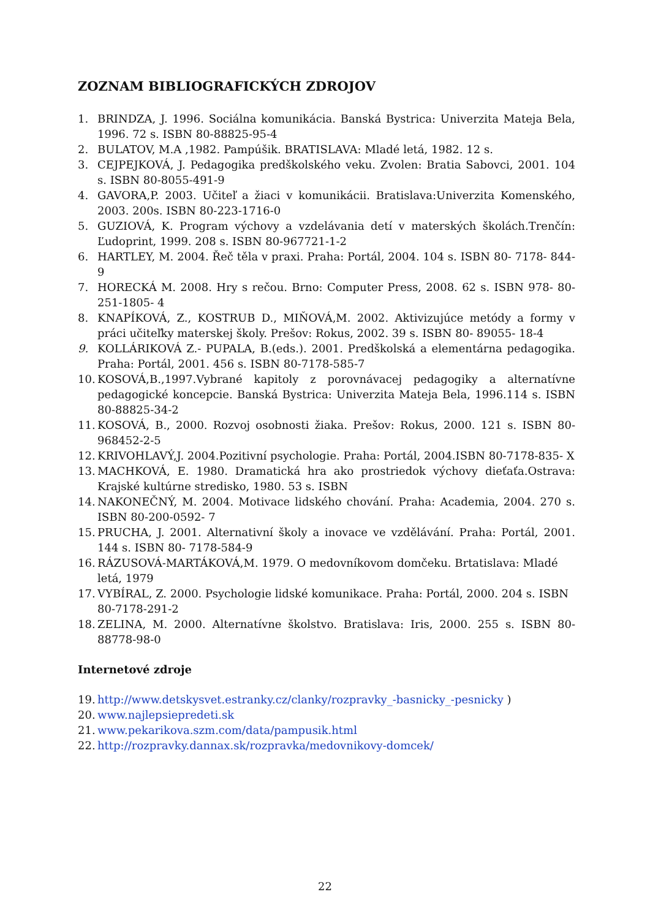ZOZNAM BIBLIOGRAFICKÝCH ZDROJOV
1. BRINDZA, J. 1996. Sociálna komunikácia. Banská Bystrica: Univerzita Mateja Bela, 1996. 72 s. ISBN 80-88825-95-4
2. BULATOV, M.A ,1982. Pampúšik. BRATISLAVA: Mladé letá, 1982. 12 s.
3. CEJPEJKOVÁ, J. Pedagogika predškolského veku. Zvolen: Bratia Sabovci, 2001. 104 s. ISBN 80-8055-491-9
4. GAVORA,P. 2003. Učiteľ a žiaci v komunikácii. Bratislava:Univerzita Komenského, 2003. 200s. ISBN 80-223-1716-0
5. GUZIOVÁ, K. Program výchovy a vzdelávania detí v materských školách.Trenčín: Ľudoprint, 1999. 208 s. ISBN 80-967721-1-2
6. HARTLEY, M. 2004. Řeč těla v praxi. Praha: Portál, 2004. 104 s. ISBN 80- 7178- 844-9
7. HORECKÁ M. 2008. Hry s rečou. Brno: Computer Press, 2008. 62 s. ISBN 978- 80-251-1805- 4
8. KNAPÍKOVÁ, Z., KOSTRUB D., MIŇOVÁ,M. 2002. Aktivizujúce metódy a formy v práci učiteľky materskej školy. Prešov: Rokus, 2002. 39 s. ISBN 80- 89055- 18-4
9. KOLLÁRIKOVÁ Z.- PUPALA, B.(eds.). 2001. Predškolská a elementárna pedagogika. Praha: Portál, 2001. 456 s. ISBN 80-7178-585-7
10. KOSOVÁ,B.,1997.Vybrané kapitoly z porovnávacej pedagogiky a alternatívne pedagogické koncepcie. Banská Bystrica: Univerzita Mateja Bela, 1996.114 s. ISBN 80-88825-34-2
11. KOSOVÁ, B., 2000. Rozvoj osobnosti žiaka. Prešov: Rokus, 2000. 121 s. ISBN 80-968452-2-5
12. KRIVOHLAVÝ,J. 2004.Pozitivní psychologie. Praha: Portál, 2004.ISBN 80-7178-835- X
13. MACHKOVÁ, E. 1980. Dramatická hra ako prostriedok výchovy dieťaťa.Ostrava: Krajské kultúrne stredisko, 1980. 53 s. ISBN
14. NAKONEČNÝ, M. 2004. Motivace lidského chování. Praha: Academia, 2004. 270 s. ISBN 80-200-0592- 7
15. PRUCHA, J. 2001. Alternativní školy a inovace ve vzdělávání. Praha: Portál, 2001. 144 s. ISBN 80- 7178-584-9
16. RÁZUSOVÁ-MARTÁKOVÁ,M. 1979. O medovníkovom domčeku. Brtatislava: Mladé letá, 1979
17. VYBÍRAL, Z. 2000. Psychologie lidské komunikace. Praha: Portál, 2000. 204 s. ISBN 80-7178-291-2
18. ZELINA, M. 2000. Alternatívne školstvo. Bratislava: Iris, 2000. 255 s. ISBN 80-88778-98-0
Internetové zdroje
19. http://www.detskysvet.estranky.cz/clanky/rozpravky_-basnicky_-pesnicky )
20. www.najlepsiepredeti.sk
21. www.pekarikova.szm.com/data/pampusik.html
22. http://rozpravky.dannax.sk/rozpravka/medovnikovy-domcek/
22